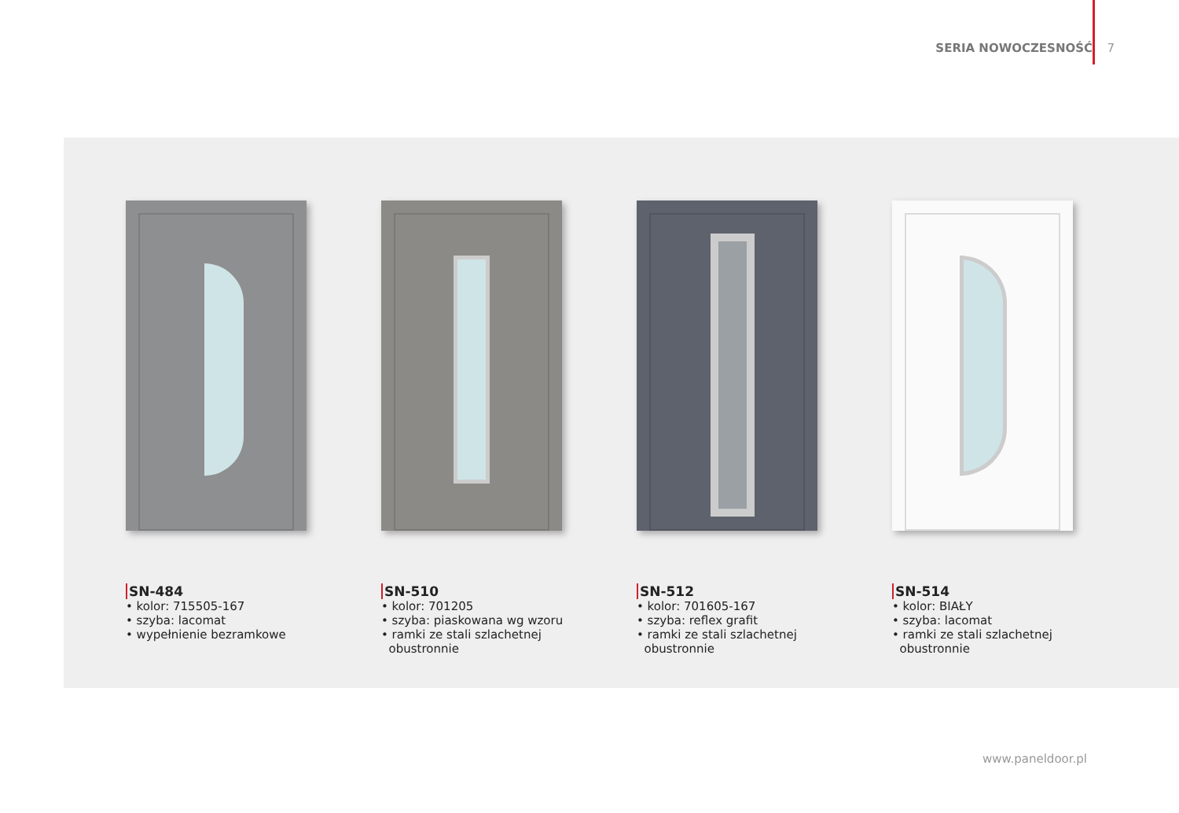SERIA NOWOCZESNOŚĆ 7
SN-484
• kolor: 715505-167
• szyba: lacomat
• wypełnienie bezramkowe
SN-510
• kolor: 701205
• szyba: piaskowana wg wzoru
• ramki ze stali szlachetnej
obustronnie
SN-512
• kolor: 701605-167
• szyba: reflex grafit
• ramki ze stali szlachetnej
obustronnie
SN-514
• kolor: BIAŁY
• szyba: lacomat
• ramki ze stali szlachetnej
obustronnie
www.paneldoor.pl